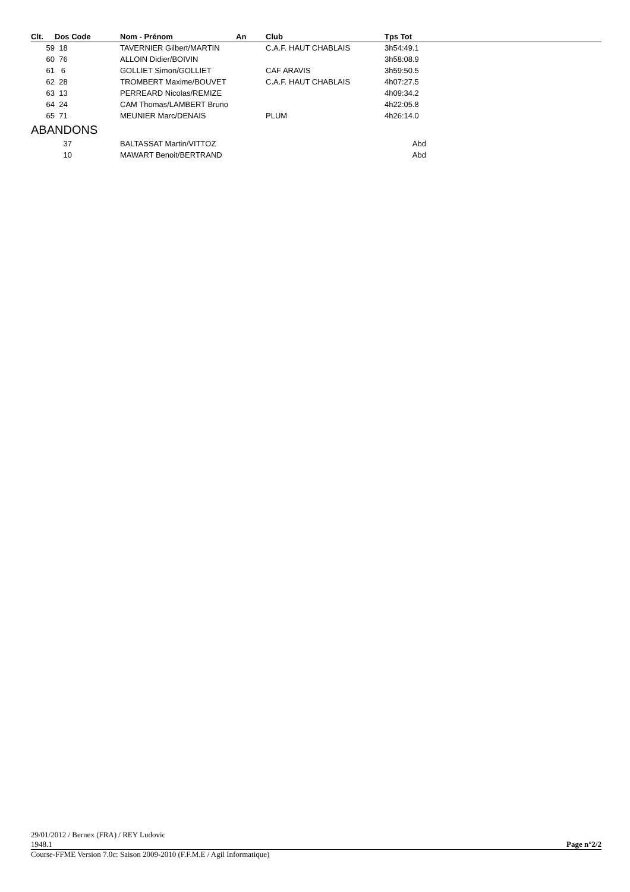| Clt. | Dos Code | Nom - Prénom | An | Club | Tps Tot | |
| --- | --- | --- | --- | --- | --- | --- |
| 59 | 18 | TAVERNIER Gilbert/MARTIN | | C.A.F. HAUT CHABLAIS | 3h54:49.1 | |
| 60 | 76 | ALLOIN Didier/BOIVIN | | | 3h58:08.9 | |
| 61 | 6 | GOLLIET Simon/GOLLIET | | CAF ARAVIS | 3h59:50.5 | |
| 62 | 28 | TROMBERT Maxime/BOUVET | | C.A.F. HAUT CHABLAIS | 4h07:27.5 | |
| 63 | 13 | PERREARD Nicolas/REMIZE | | | 4h09:34.2 | |
| 64 | 24 | CAM Thomas/LAMBERT Bruno | | | 4h22:05.8 | |
| 65 | 71 | MEUNIER Marc/DENAIS | | PLUM | 4h26:14.0 | |
| ABANDONS | | | | | | |
| | 37 | BALTASSAT Martin/VITTOZ | | | Abd | |
| | 10 | MAWART Benoit/BERTRAND | | | Abd | |
29/01/2012 / Bernex (FRA) / REY Ludovic
1948.1 Page n°2/2
Course-FFME Version 7.0c: Saison 2009-2010 (F.F.M.E / Agil Informatique)